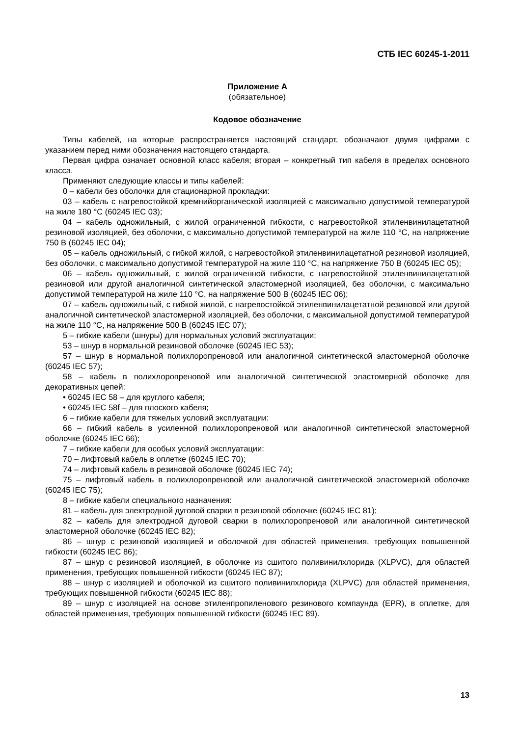СТБ IEC 60245-1-2011
Приложение А
(обязательное)
Кодовое обозначение
Типы кабелей, на которые распространяется настоящий стандарт, обозначают двумя цифрами с указанием перед ними обозначения настоящего стандарта.
Первая цифра означает основной класс кабеля; вторая – конкретный тип кабеля в пределах основного класса.
Применяют следующие классы и типы кабелей:
0 – кабели без оболочки для стационарной прокладки:
03 – кабель с нагревостойкой кремнийорганической изоляцией с максимально допустимой температурой на жиле 180 °С (60245 IEC 03);
04 – кабель одножильный, с жилой ограниченной гибкости, с нагревостойкой этиленвинилацетатной резиновой изоляцией, без оболочки, с максимально допустимой температурой на жиле 110 °С, на напряжение 750 В (60245 IEC 04);
05 – кабель одножильный, с гибкой жилой, с нагревостойкой этиленвинилацетатной резиновой изоляцией, без оболочки, с максимально допустимой температурой на жиле 110 °С, на напряжение 750 В (60245 IEC 05);
06 – кабель одножильный, с жилой ограниченной гибкости, с нагревостойкой этиленвинилацетатной резиновой или другой аналогичной синтетической эластомерной изоляцией, без оболочки, с максимально допустимой температурой на жиле 110 °С, на напряжение 500 В (60245 IEC 06);
07 – кабель одножильный, с гибкой жилой, с нагревостойкой этиленвинилацетатной резиновой или другой аналогичной синтетической эластомерной изоляцией, без оболочки, с максимальной допустимой температурой на жиле 110 °С, на напряжение 500 В (60245 IEC 07);
5 – гибкие кабели (шнуры) для нормальных условий эксплуатации:
53 – шнур в нормальной резиновой оболочке (60245 IEC 53);
57 – шнур в нормальной полихлоропреновой или аналогичной синтетической эластомерной оболочке (60245 IEC 57);
58 – кабель в полихлоропреновой или аналогичной синтетической эластомерной оболочке для декоративных цепей:
• 60245 IEC 58 – для круглого кабеля;
• 60245 IEC 58f – для плоского кабеля;
6 – гибкие кабели для тяжелых условий эксплуатации:
66 – гибкий кабель в усиленной полихлоропреновой или аналогичной синтетической эластомерной оболочке (60245 IEC 66);
7 – гибкие кабели для особых условий эксплуатации:
70 – лифтовый кабель в оплетке (60245 IEC 70);
74 – лифтовый кабель в резиновой оболочке (60245 IEC 74);
75 – лифтовый кабель в полихлоропреновой или аналогичной синтетической эластомерной оболочке (60245 IEC 75);
8 – гибкие кабели специального назначения:
81 – кабель для электродной дуговой сварки в резиновой оболочке (60245 IEC 81);
82 – кабель для электродной дуговой сварки в полихлоропреновой или аналогичной синтетической эластомерной оболочке (60245 IEC 82);
86 – шнур с резиновой изоляцией и оболочкой для областей применения, требующих повышенной гибкости (60245 IEC 86);
87 – шнур с резиновой изоляцией, в оболочке из сшитого поливинилхлорида (XLPVC), для областей применения, требующих повышенной гибкости (60245 IEC 87);
88 – шнур с изоляцией и оболочкой из сшитого поливинилхлорида (XLPVC) для областей применения, требующих повышенной гибкости (60245 IEC 88);
89 – шнур с изоляцией на основе этиленпропиленового резинового компаунда (EPR), в оплетке, для областей применения, требующих повышенной гибкости (60245 IEC 89).
13